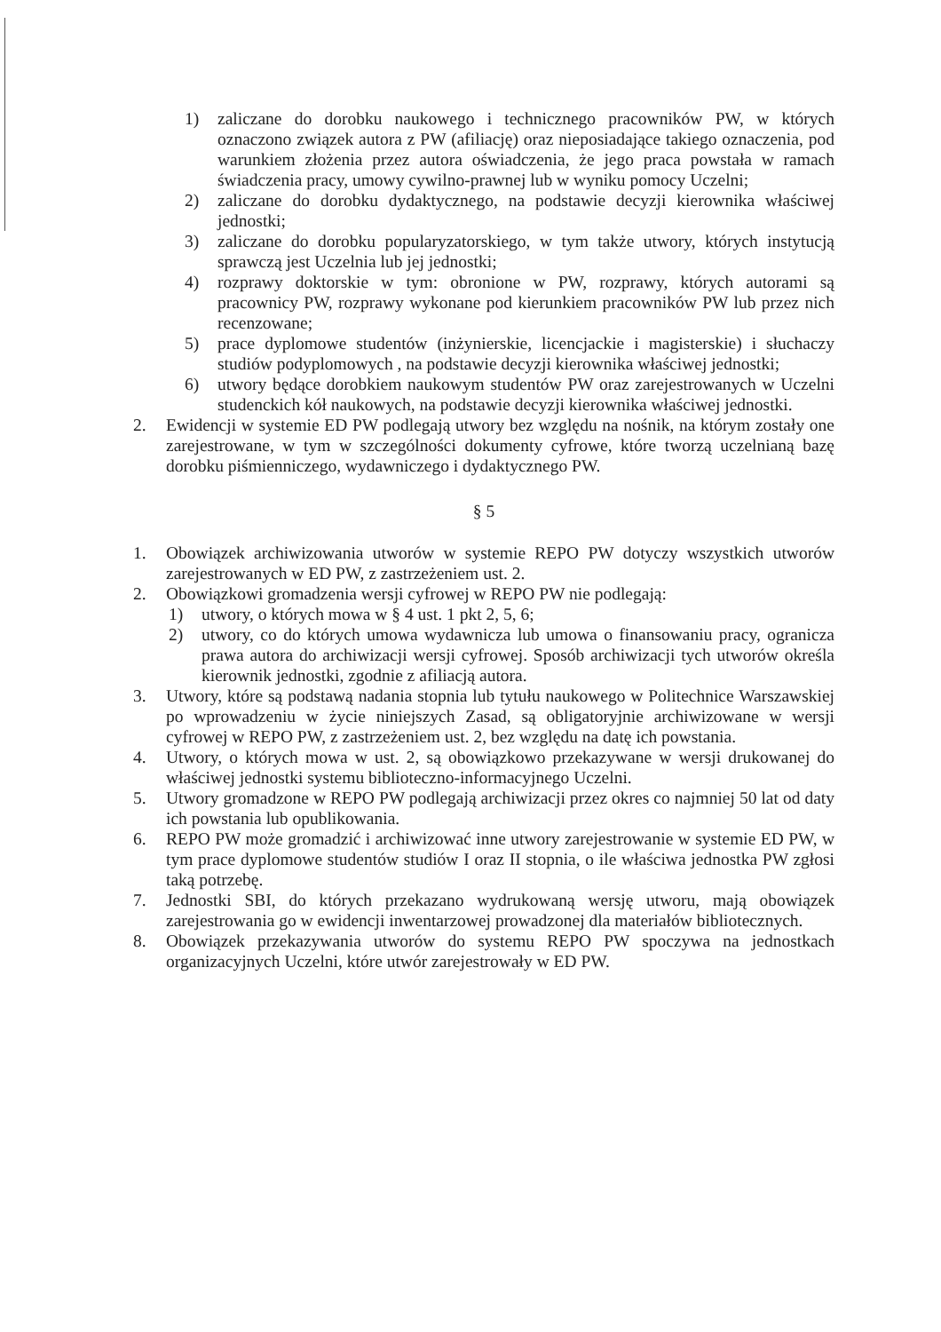1) zaliczane do dorobku naukowego i technicznego pracowników PW, w których oznaczono związek autora z PW (afiliację) oraz nieposiadające takiego oznaczenia, pod warunkiem złożenia przez autora oświadczenia, że jego praca powstała w ramach świadczenia pracy, umowy cywilno-prawnej lub w wyniku pomocy Uczelni;
2) zaliczane do dorobku dydaktycznego, na podstawie decyzji kierownika właściwej jednostki;
3) zaliczane do dorobku popularyzatorskiego, w tym także utwory, których instytucją sprawczą jest Uczelnia lub jej jednostki;
4) rozprawy doktorskie w tym: obronione w PW, rozprawy, których autorami są pracownicy PW, rozprawy wykonane pod kierunkiem pracowników PW lub przez nich recenzowane;
5) prace dyplomowe studentów (inżynierskie, licencjackie i magisterskie) i słuchaczy studiów podyplomowych , na podstawie decyzji kierownika właściwej jednostki;
6) utwory będące dorobkiem naukowym studentów PW oraz zarejestrowanych w Uczelni studenckich kół naukowych, na podstawie decyzji kierownika właściwej jednostki.
2. Ewidencji w systemie ED PW podlegają utwory bez względu na nośnik, na którym zostały one zarejestrowane, w tym w szczególności dokumenty cyfrowe, które tworzą uczelnianą bazę dorobku piśmienniczego, wydawniczego i dydaktycznego PW.
§ 5
1. Obowiązek archiwizowania utworów w systemie REPO PW dotyczy wszystkich utworów zarejestrowanych w ED PW, z zastrzeżeniem ust. 2.
2. Obowiązkowi gromadzenia wersji cyfrowej w REPO PW nie podlegają:
1) utwory, o których mowa w § 4 ust. 1 pkt 2, 5, 6;
2) utwory, co do których umowa wydawnicza lub umowa o finansowaniu pracy, ogranicza prawa autora do archiwizacji wersji cyfrowej. Sposób archiwizacji tych utworów określa kierownik jednostki, zgodnie z afiliacją autora.
3. Utwory, które są podstawą nadania stopnia lub tytułu naukowego w Politechnice Warszawskiej po wprowadzeniu w życie niniejszych Zasad, są obligatoryjnie archiwizowane w wersji cyfrowej w REPO PW, z zastrzeżeniem ust. 2, bez względu na datę ich powstania.
4. Utwory, o których mowa w ust. 2, są obowiązkowo przekazywane w wersji drukowanej do właściwej jednostki systemu biblioteczno-informacyjnego Uczelni.
5. Utwory gromadzone w REPO PW podlegają archiwizacji przez okres co najmniej 50 lat od daty ich powstania lub opublikowania.
6. REPO PW może gromadzić i archiwizować inne utwory zarejestrowanie w systemie ED PW, w tym prace dyplomowe studentów studiów I oraz II stopnia, o ile właściwa jednostka PW zgłosi taką potrzebę.
7. Jednostki SBI, do których przekazano wydrukowaną wersję utworu, mają obowiązek zarejestrowania go w ewidencji inwentarzowej prowadzonej dla materiałów bibliotecznych.
8. Obowiązek przekazywania utworów do systemu REPO PW spoczywa na jednostkach organizacyjnych Uczelni, które utwór zarejestrowały w ED PW.